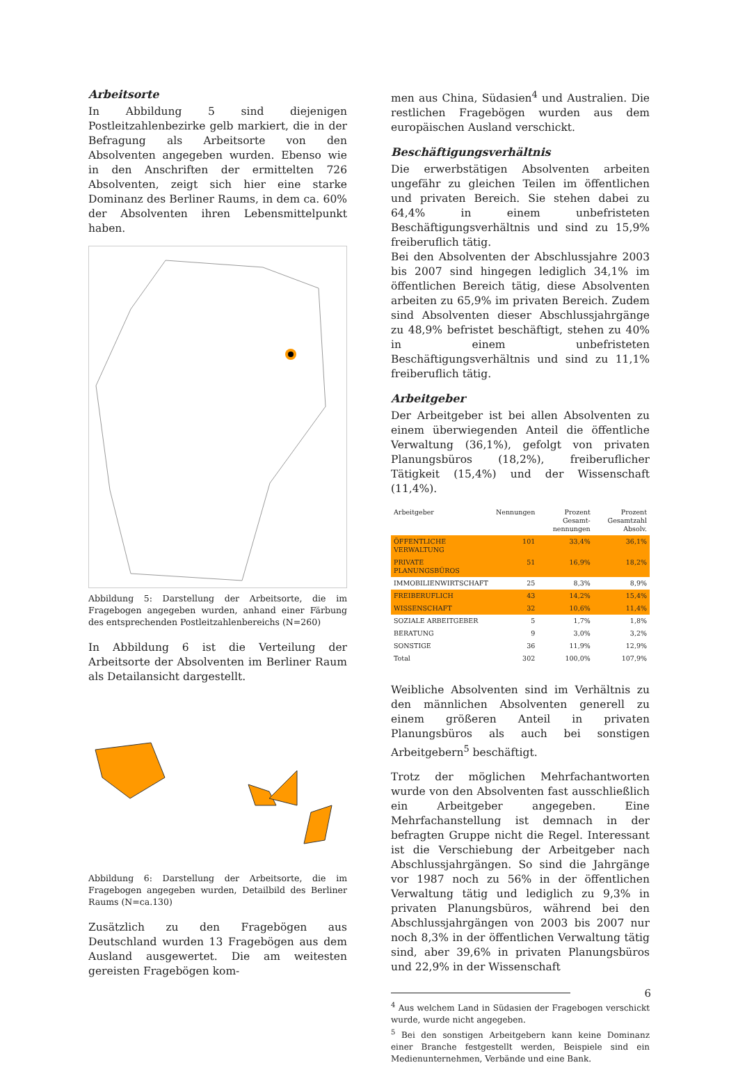Arbeitsorte
In Abbildung 5 sind diejenigen Postleitzahlenbezirke gelb markiert, die in der Befragung als Arbeitsorte von den Absolventen angegeben wurden. Ebenso wie in den Anschriften der ermittelten 726 Absolventen, zeigt sich hier eine starke Dominanz des Berliner Raums, in dem ca. 60% der Absolventen ihren Lebensmittelpunkt haben.
Abbildung 5: Darstellung der Arbeitsorte, die im Fragebogen angegeben wurden, anhand einer Färbung des entsprechenden Postleitzahlenbereichs (N=260)
In Abbildung 6 ist die Verteilung der Arbeitsorte der Absolventen im Berliner Raum als Detailansicht dargestellt.
Abbildung 6: Darstellung der Arbeitsorte, die im Fragebogen angegeben wurden, Detailbild des Berliner Raums (N=ca.130)
Zusätzlich zu den Fragebögen aus Deutschland wurden 13 Fragebögen aus dem Ausland ausgewertet. Die am weitesten gereisten Fragebögen kom-
men aus China, Südasien<sup>4</sup> und Australien. Die restlichen Fragebögen wurden aus dem europäischen Ausland verschickt.
Beschäftigungsverhältnis
Die erwerbstätigen Absolventen arbeiten ungefähr zu gleichen Teilen im öffentlichen und privaten Bereich. Sie stehen dabei zu 64,4% in einem unbefristeten Beschäftigungsverhältnis und sind zu 15,9% freiberuflich tätig.
Bei den Absolventen der Abschlussjahre 2003 bis 2007 sind hingegen lediglich 34,1% im öffentlichen Bereich tätig, diese Absolventen arbeiten zu 65,9% im privaten Bereich. Zudem sind Absolventen dieser Abschlussjahrgänge zu 48,9% befristet beschäftigt, stehen zu 40% in einem unbefristeten Beschäftigungsverhältnis und sind zu 11,1% freiberuflich tätig.
Arbeitgeber
Der Arbeitgeber ist bei allen Absolventen zu einem überwiegenden Anteil die öffentliche Verwaltung (36,1%), gefolgt von privaten Planungsbüros (18,2%), freiberuflicher Tätigkeit (15,4%) und der Wissenschaft (11,4%).
| Arbeitgeber | Nennungen | Prozent Gesamt-nennungen | Prozent Gesamtzahl Absolv. |
| --- | --- | --- | --- |
| ÖFFENTLICHE VERWALTUNG | 101 | 33,4% | 36,1% |
| PRIVATE PLANUNGSBÜROS | 51 | 16,9% | 18,2% |
| IMMOBILIENWIRTSCHAFT | 25 | 8,3% | 8,9% |
| FREIBERUFLICH | 43 | 14,2% | 15,4% |
| WISSENSCHAFT | 32 | 10,6% | 11,4% |
| SOZIALE ARBEITGEBER | 5 | 1,7% | 1,8% |
| BERATUNG | 9 | 3,0% | 3,2% |
| SONSTIGE | 36 | 11,9% | 12,9% |
| Total | 302 | 100,0% | 107,9% |
Weibliche Absolventen sind im Verhältnis zu den männlichen Absolventen generell zu einem größeren Anteil in privaten Planungsbüros als auch bei sonstigen Arbeitgebern<sup>5</sup> beschäftigt.
Trotz der möglichen Mehrfachantworten wurde von den Absolventen fast ausschließlich ein Arbeitgeber angegeben. Eine Mehrfachanstellung ist demnach in der befragten Gruppe nicht die Regel. Interessant ist die Verschiebung der Arbeitgeber nach Abschlussjahrgängen. So sind die Jahrgänge vor 1987 noch zu 56% in der öffentlichen Verwaltung tätig und lediglich zu 9,3% in privaten Planungsbüros, während bei den Abschlussjahrgängen von 2003 bis 2007 nur noch 8,3% in der öffentlichen Verwaltung tätig sind, aber 39,6% in privaten Planungsbüros und 22,9% in der Wissenschaft
<sup>4</sup> Aus welchem Land in Südasien der Fragebogen verschickt wurde, wurde nicht angegeben.
<sup>5</sup> Bei den sonstigen Arbeitgebern kann keine Dominanz einer Branche festgestellt werden, Beispiele sind ein Medienunternehmen, Verbände und eine Bank.
6